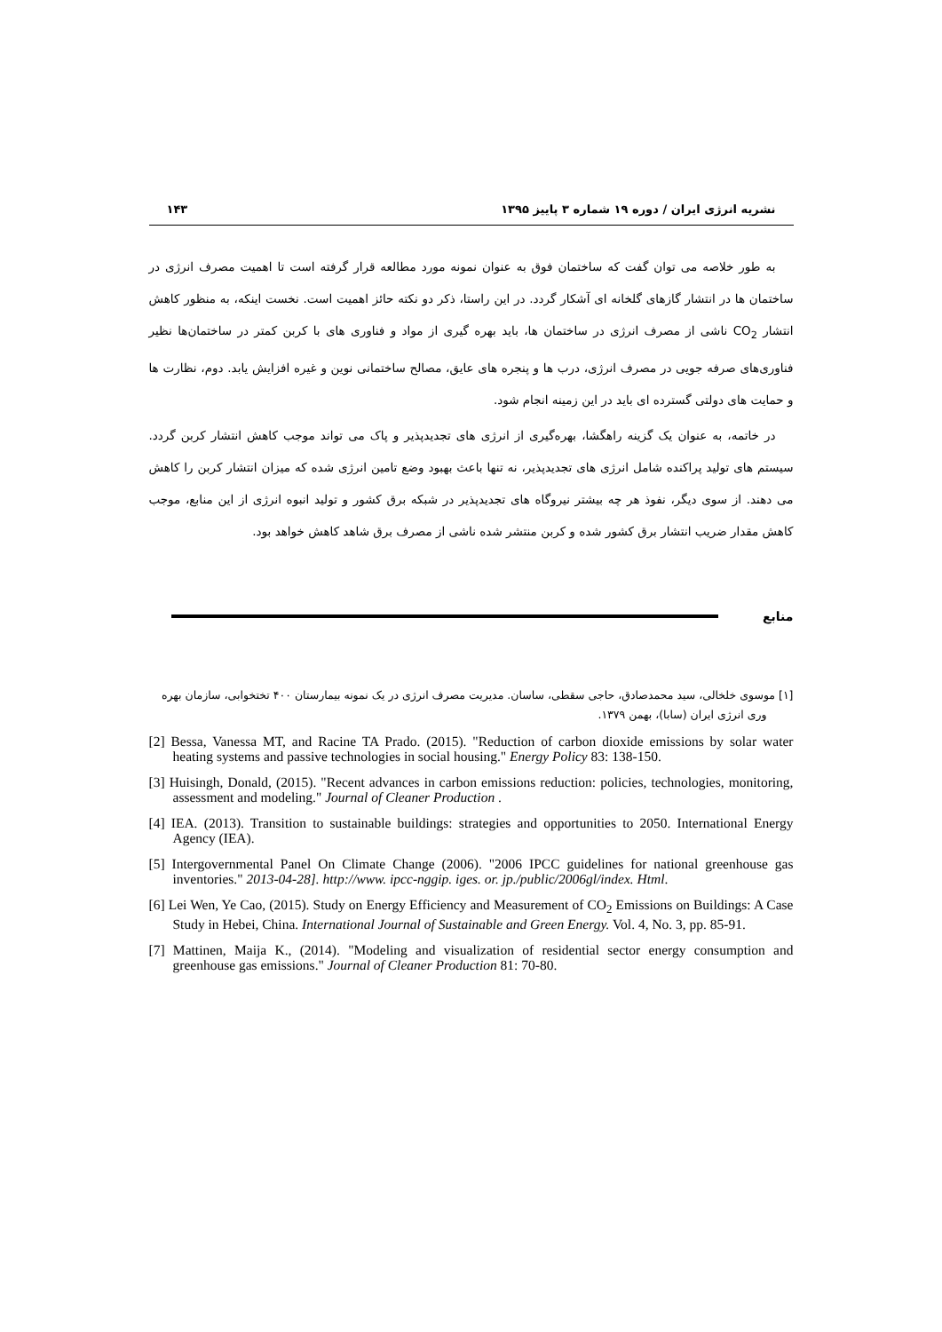نشریه انرژی ایران / دوره ۱۹ شماره ۳ پاییز ۱۳۹۵ ۱۴۳
به طور خلاصه می توان گفت که ساختمان فوق به عنوان نمونه مورد مطالعه قرار گرفته است تا اهمیت مصرف انرژی در ساختمان ها در انتشار گازهای گلخانه ای آشکار گردد. در این راستا، ذکر دو نکته حائز اهمیت است. نخست اینکه، به منظور کاهش انتشار CO<sub>2</sub> ناشی از مصرف انرژی در ساختمان ها، باید بهره گیری از مواد و فناوری های با کربن کمتر در ساختمان‌ها نظیر فناوری‌های صرفه جویی در مصرف انرژی، درب ها و پنجره های عایق، مصالح ساختمانی نوین و غیره افزایش یابد. دوم، نظارت ها و حمایت های دولتی گسترده ای باید در این زمینه انجام شود.
در خاتمه، به عنوان یک گزینه راهگشا، بهره‌گیری از انرژی های تجدیدپذیر و پاک می تواند موجب کاهش انتشار کربن گردد. سیستم های تولید پراکنده شامل انرژی های تجدیدپذیر، نه تنها باعث بهبود وضع تامین انرژی شده که میزان انتشار کربن را کاهش می دهند. از سوی دیگر، نفوذ هر چه بیشتر نیروگاه های تجدیدپذیر در شبکه برق کشور و تولید انبوه انرژی از این منابع، موجب کاهش مقدار ضریب انتشار برق کشور شده و کربن منتشر شده ناشی از مصرف برق شاهد کاهش خواهد بود.
منابع
[۱] موسوی خلخالی، سید محمدصادق، حاجی سقطی، ساسان. مدیریت مصرف انرژی در یک نمونه بیمارستان ۴۰۰ تختخوابی، سازمان بهره وری انرژی ایران (سابا)، بهمن ۱۳۷۹.
[2] Bessa, Vanessa MT, and Racine TA Prado. (2015). "Reduction of carbon dioxide emissions by solar water heating systems and passive technologies in social housing." Energy Policy 83: 138-150.
[3] Huisingh, Donald, (2015). "Recent advances in carbon emissions reduction: policies, technologies, monitoring, assessment and modeling." Journal of Cleaner Production .
[4] IEA. (2013). Transition to sustainable buildings: strategies and opportunities to 2050. International Energy Agency (IEA).
[5] Intergovernmental Panel On Climate Change (2006). "2006 IPCC guidelines for national greenhouse gas inventories." 2013-04-28]. http://www. ipcc-nggip. iges. or. jp./public/2006gl/index. Html.
[6] Lei Wen, Ye Cao, (2015). Study on Energy Efficiency and Measurement of CO<sub>2</sub> Emissions on Buildings: A Case Study in Hebei, China. International Journal of Sustainable and Green Energy. Vol. 4, No. 3, pp. 85-91.
[7] Mattinen, Maija K., (2014). "Modeling and visualization of residential sector energy consumption and greenhouse gas emissions." Journal of Cleaner Production 81: 70-80.